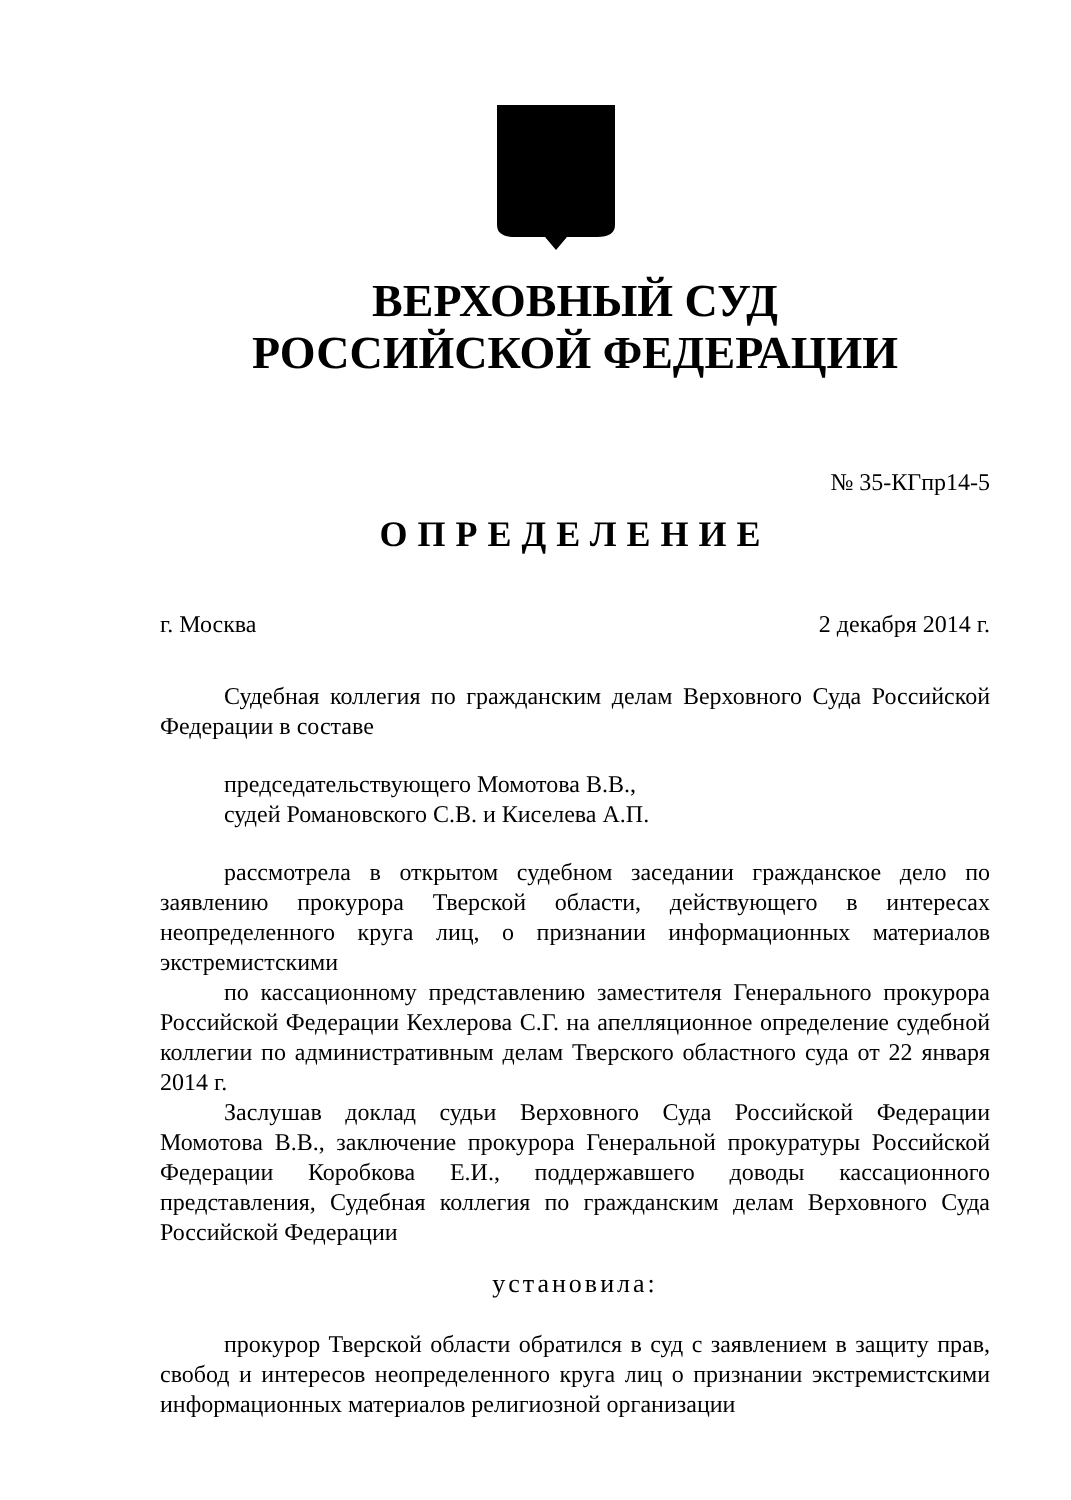ВЕРХОВНЫЙ СУД
РОССИЙСКОЙ ФЕДЕРАЦИИ
№ 35-КГпр14-5
ОПРЕДЕЛЕНИЕ
г. Москва 2 декабря 2014 г.
Судебная коллегия по гражданским делам Верховного Суда Российской Федерации в составе
председательствующего Момотова В.В.,
судей Романовского С.В. и Киселева А.П.
рассмотрела в открытом судебном заседании гражданское дело по заявлению прокурора Тверской области, действующего в интересах неопределенного круга лиц, о признании информационных материалов экстремистскими
по кассационному представлению заместителя Генерального прокурора Российской Федерации Кехлерова С.Г. на апелляционное определение судебной коллегии по административным делам Тверского областного суда от 22 января 2014 г.
Заслушав доклад судьи Верховного Суда Российской Федерации Момотова В.В., заключение прокурора Генеральной прокуратуры Российской Федерации Коробкова Е.И., поддержавшего доводы кассационного представления, Судебная коллегия по гражданским делам Верховного Суда Российской Федерации
установила:
прокурор Тверской области обратился в суд с заявлением в защиту прав, свобод и интересов неопределенного круга лиц о признании экстремистскими информационных материалов религиозной организации